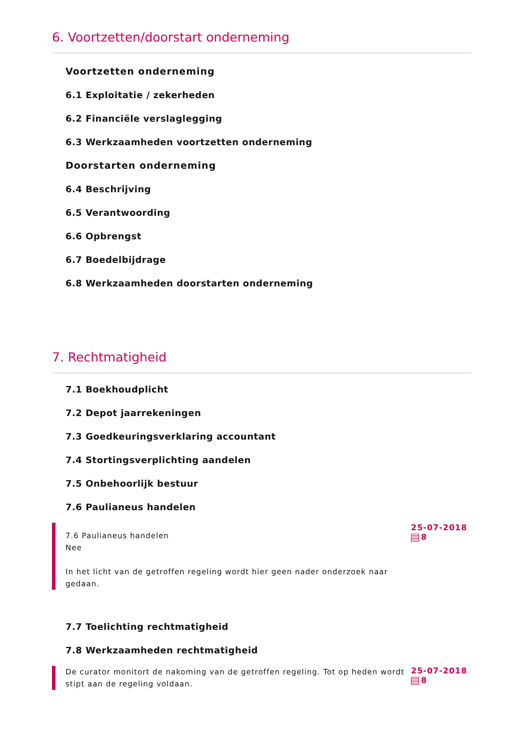6. Voortzetten/doorstart onderneming
Voortzetten onderneming
6.1 Exploitatie / zekerheden
6.2 Financiële verslaglegging
6.3 Werkzaamheden voortzetten onderneming
Doorstarten onderneming
6.4 Beschrijving
6.5 Verantwoording
6.6 Opbrengst
6.7 Boedelbijdrage
6.8 Werkzaamheden doorstarten onderneming
7. Rechtmatigheid
7.1 Boekhoudplicht
7.2 Depot jaarrekeningen
7.3 Goedkeuringsverklaring accountant
7.4 Stortingsverplichting aandelen
7.5 Onbehoorlijk bestuur
7.6 Paulianeus handelen
7.6 Paulianeus handelen
Nee
In het licht van de getroffen regeling wordt hier geen nader onderzoek naar gedaan.
25-07-2018
8
7.7 Toelichting rechtmatigheid
7.8 Werkzaamheden rechtmatigheid
De curator monitort de nakoming van de getroffen regeling. Tot op heden wordt stipt aan de regeling voldaan.
25-07-2018
8